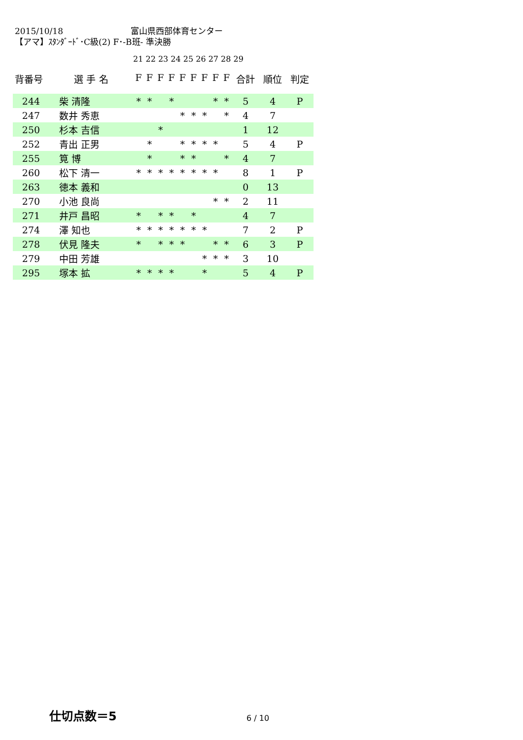2015/10/18 富山県西部体育センター
【アマ】ｽﾀﾝﾀﾞｰﾄﾞ･C級(2) F･-B班- 準決勝
21 22 23 24 25 26 27 28 29
| 背番号 | 選 手 名 | F | F | F | F | F | F | F | F | F | 合計 | 順位 | 判定 |
| --- | --- | --- | --- | --- | --- | --- | --- | --- | --- | --- | --- | --- | --- |
| 244 | 柴 清隆 | * | * | | * | | | | * | * | 5 | 4 | P |
| 247 | 数井 秀恵 | | | | | * | * | * | | * | 4 | 7 | |
| 250 | 杉本 吉信 | | | * | | | | | | | 1 | 12 | |
| 252 | 青出 正男 | | * | | | * | * | * | * | | 5 | 4 | P |
| 255 | 筧 博 | | * | | | * | * | | | * | 4 | 7 | |
| 260 | 松下 清一 | * | * | * | * | * | * | * | * | | 8 | 1 | P |
| 263 | 徳本 義和 | | | | | | | | | | 0 | 13 | |
| 270 | 小池 良尚 | | | | | | | | * | * | 2 | 11 | |
| 271 | 井戸 昌昭 | * | | * | * | | * | | | | 4 | 7 | |
| 274 | 澤 知也 | * | * | * | * | * | * | * | | | 7 | 2 | P |
| 278 | 伏見 隆夫 | * | | * | * | * | | | * | * | 6 | 3 | P |
| 279 | 中田 芳雄 | | | | | | | * | * | * | 3 | 10 | |
| 295 | 塚本 拡 | * | * | * | * | | | * | | | 5 | 4 | P |
仕切点数＝5 6 / 10